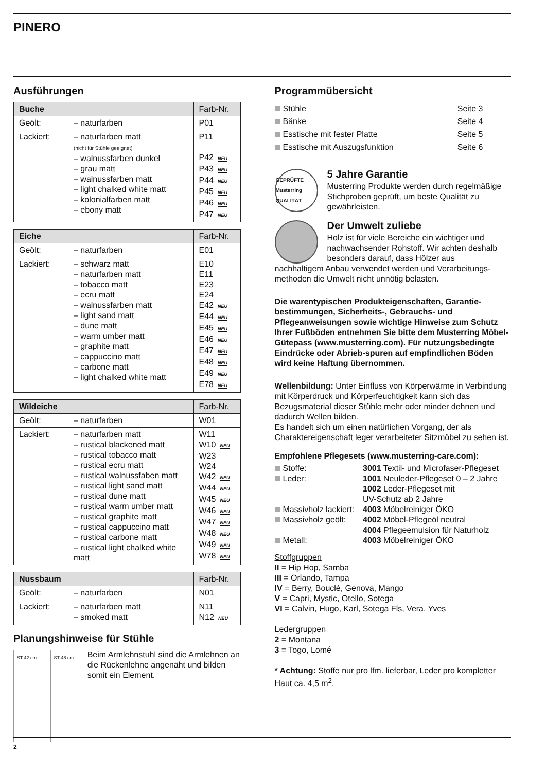PINERO
Ausführungen
| Buche | | Farb-Nr. |
| --- | --- | --- |
| Geölt: | – naturfarben | P01 |
| Lackiert: | – naturfarben matt (nicht für Stühle geeignet) – walnussfarben dunkel – grau matt – walnussfarben matt – light chalked white matt – kolonialfarben matt – ebony matt | P11 P42 NEU P43 NEU P44 NEU P45 NEU P46 NEU P47 NEU |
| Eiche | | Farb-Nr. |
| --- | --- | --- |
| Geölt: | – naturfarben | E01 |
| Lackiert: | – schwarz matt – naturfarben matt – tobacco matt – ecru matt – walnussfarben matt – light sand matt – dune matt – warm umber matt – graphite matt – cappuccino matt – carbone matt – light chalked white matt | E10 E11 E23 E24 E42 NEU E44 NEU E45 NEU E46 NEU E47 NEU E48 NEU E49 NEU E78 NEU |
| Wildeiche | | Farb-Nr. |
| --- | --- | --- |
| Geölt: | – naturfarben | W01 |
| Lackiert: | – naturfarben matt – rustical blackened matt – rustical tobacco matt – rustical ecru matt – rustical walnussfaben matt – rustical light sand matt – rustical dune matt – rustical warm umber matt – rustical graphite matt – rustical cappuccino matt – rustical carbone matt – rustical light chalked white matt | W11 W10 NEU W23 W24 W42 NEU W44 NEU W45 NEU W46 NEU W47 NEU W48 NEU W49 NEU W78 NEU |
| Nussbaum | | Farb-Nr. |
| --- | --- | --- |
| Geölt: | – naturfarben | N01 |
| Lackiert: | – naturfarben matt – smoked matt | N11 N12 NEU |
Planungshinweise für Stühle
ST 42 cm ST 48 cm
Beim Armlehnstuhl sind die Armlehnen an die Rückenlehne angenäht und bilden somit ein Element.
Programmübersicht
Stühle Seite 3
Bänke Seite 4
Esstische mit fester Platte Seite 5
Esstische mit Auszugsfunktion Seite 6
GEPRÜFTE Musterring QUALITÄT
5 Jahre Garantie
Musterring Produkte werden durch regelmäßige Stichproben geprüft, um beste Qualität zu gewährleisten.
Der Umwelt zuliebe
Holz ist für viele Bereiche ein wichtiger und nachwachsender Rohstoff. Wir achten deshalb besonders darauf, dass Hölzer aus
nachhaltigem Anbau verwendet werden und Verarbeitungs-methoden die Umwelt nicht unnötig belasten.
Die warentypischen Produkteigenschaften, Garantie-bestimmungen, Sicherheits-, Gebrauchs- und Pflegeanweisungen sowie wichtige Hinweise zum Schutz Ihrer Fußböden entnehmen Sie bitte dem Musterring Möbel-Gütepass (www.musterring.com). Für nutzungsbedingte Eindrücke oder Abrieb-spuren auf empfindlichen Böden wird keine Haftung übernommen.
Wellenbildung: Unter Einfluss von Körperwärme in Verbindung mit Körperdruck und Körperfeuchtigkeit kann sich das Bezugsmaterial dieser Stühle mehr oder minder dehnen und dadurch Wellen bilden.
Es handelt sich um einen natürlichen Vorgang, der als Charaktereigenschaft leger verarbeiteter Sitzmöbel zu sehen ist.
Empfohlene Pflegesets (www.musterring-care.com):
| Stoffe: | 3001 Textil- und Microfaser-Pflegeset |
| Leder: | 1001 Neuleder-Pflegeset 0 – 2 Jahre |
| | 1002 Leder-Pflegeset mit UV-Schutz ab 2 Jahre |
| Massivholz lackiert: | 4003 Möbelreiniger ÖKO |
| Massivholz geölt: | 4002 Möbel-Pflegeöl neutral |
| | 4004 Pflegeemulsion für Naturholz |
| Metall: | 4003 Möbelreiniger ÖKO |
Stoffgruppen
II = Hip Hop, Samba
III = Orlando, Tampa
IV = Berry, Bouclé, Genova, Mango
V = Capri, Mystic, Otello, Sotega
VI = Calvin, Hugo, Karl, Sotega Fls, Vera, Yves
Ledergruppen
2 = Montana
3 = Togo, Lomé
* Achtung: Stoffe nur pro lfm. lieferbar, Leder pro kompletter Haut ca. 4,5 m<sup>2</sup>.
2